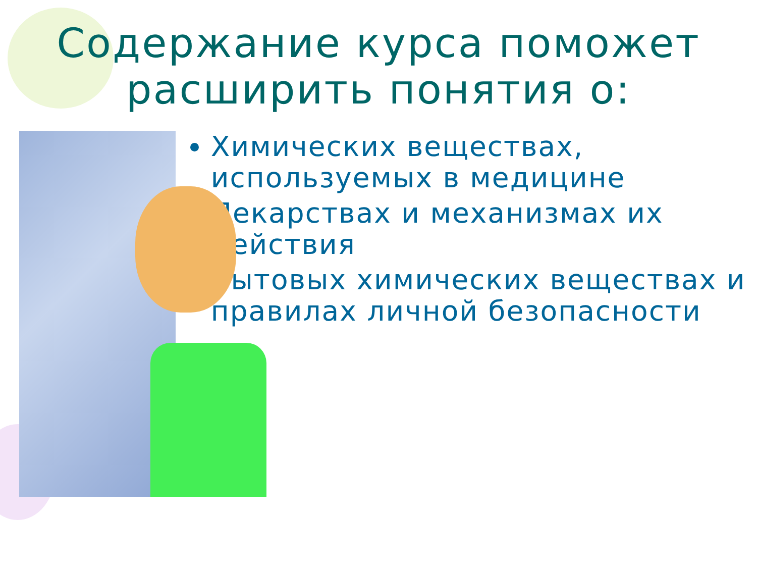Содержание курса поможет расширить понятия о:
Химических веществах, используемых в медицине
Лекарствах и механизмах их действия
Бытовых химических веществах и правилах личной безопасности